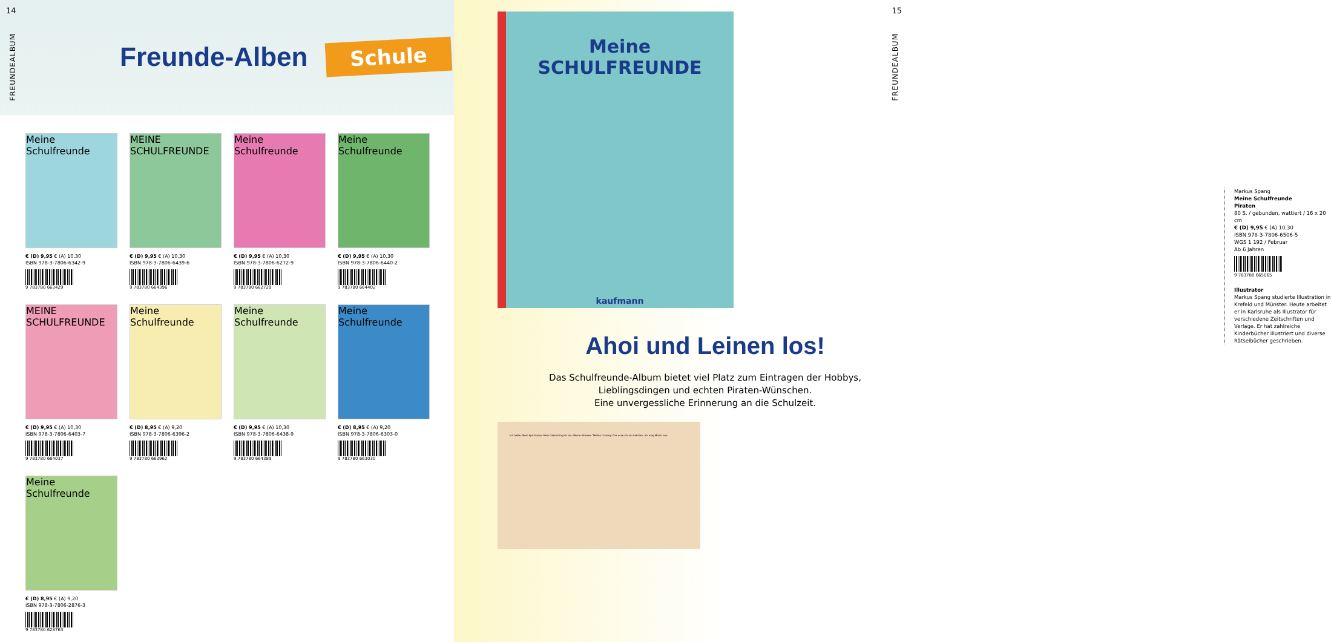14
FREUNDEALBUM
Freunde-Alben
Schule
Meine Schulfreunde
€ (D) 9,95 € (A) 10,30
ISBN 978-3-7806-6342-9
9 783780 663429
MEINE SCHULFREUNDE
€ (D) 9,95 € (A) 10,30
ISBN 978-3-7806-6439-6
9 783780 664396
Meine Schulfreunde
€ (D) 9,95 € (A) 10,30
ISBN 978-3-7806-6272-9
9 783780 662729
Meine Schulfreunde
€ (D) 9,95 € (A) 10,30
ISBN 978-3-7806-6440-2
9 783780 664402
MEINE SCHULFREUNDE
€ (D) 9,95 € (A) 10,30
ISBN 978-3-7806-6403-7
9 783780 664037
Meine Schulfreunde
€ (D) 8,95 € (A) 9,20
ISBN 978-3-7806-6396-2
9 783780 663962
Meine Schulfreunde
€ (D) 9,95 € (A) 10,30
ISBN 978-3-7806-6438-9
9 783780 664389
Meine Schulfreunde
€ (D) 8,95 € (A) 9,20
ISBN 978-3-7806-6303-0
9 783780 663030
Meine Schulfreunde
€ (D) 8,95 € (A) 9,20
ISBN 978-3-7806-2876-3
9 783780 628763
15
FREUNDEALBUM
Meine
SCHULFREUNDE
kaufmann
Markus Spang
Meine Schulfreunde
Piraten
80 S. / gebunden, wattiert / 16 x 20 cm
€ (D) 9,95 € (A) 10,30
ISBN 978-3-7806-6506-5
WGS 1 192 / Februar
Ab 6 Jahren
9 783780 665065
Illustrator
Markus Spang studierte Illustration in Krefeld und Münster. Heute arbeitet er in Karlsruhe als Illustrator für verschiedene Zeitschriften und Verlage. Er hat zahlreiche Kinderbücher illustriert und diverse Rätselbücher geschrieben.
Ahoi und Leinen los!
Das Schulfreunde-Album bietet viel Platz zum Eintragen der Hobbys,
Lieblingsdingen und echten Piraten-Wünschen.
Eine unvergessliche Erinnerung an die Schulzeit.
Ich heiße: Mein Spitzname: Mein Geburtstag ist am: Meine Adresse: Telefon / Handy: Das esse ich am liebsten: Ich mag Musik von: